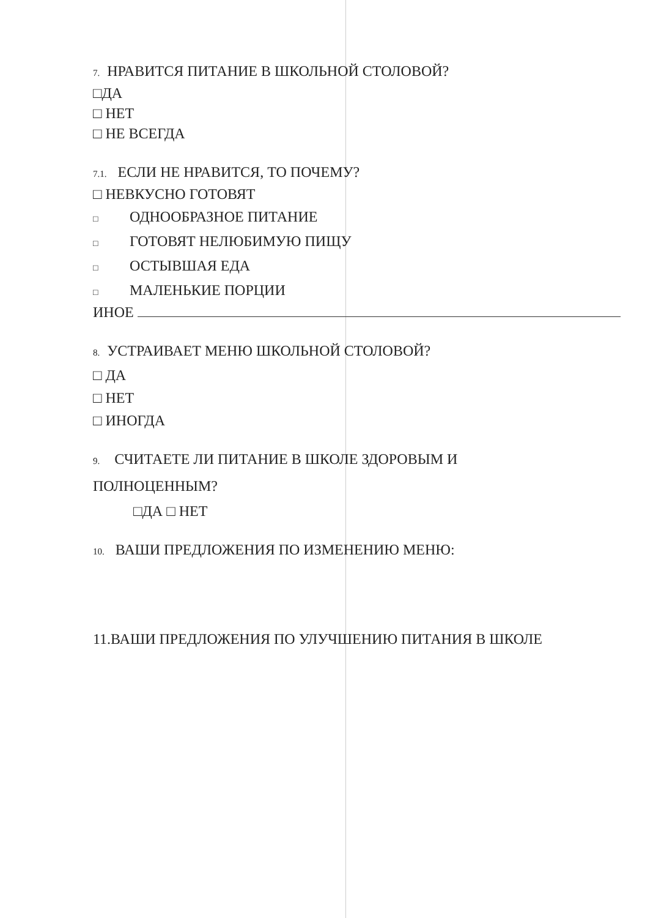7. НРАВИТСЯ ПИТАНИЕ В ШКОЛЬНОЙ СТОЛОВОЙ?
□ДА
□ НЕТ
□ НЕ ВСЕГДА
7.1. ЕСЛИ НЕ НРАВИТСЯ, ТО ПОЧЕМУ?
□ НЕВКУСНО ГОТОВЯТ
□ ОДНООБРАЗНОЕ ПИТАНИЕ
□ ГОТОВЯТ НЕЛЮБИМУЮ ПИЩУ
□ ОСТЫВШАЯ ЕДА
□ МАЛЕНЬКИЕ ПОРЦИИ
ИНОЕ
8. УСТРАИВАЕТ МЕНЮ ШКОЛЬНОЙ СТОЛОВОЙ?
□ ДА
□ НЕТ
□ ИНОГДА
9. СЧИТАЕТЕ ЛИ ПИТАНИЕ В ШКОЛЕ ЗДОРОВЫМ И
ПОЛНОЦЕННЫМ?
□ДА □ НЕТ
10. ВАШИ ПРЕДЛОЖЕНИЯ ПО ИЗМЕНЕНИЮ МЕНЮ:
11.ВАШИ ПРЕДЛОЖЕНИЯ ПО УЛУЧШЕНИЮ ПИТАНИЯ В ШКОЛЕ